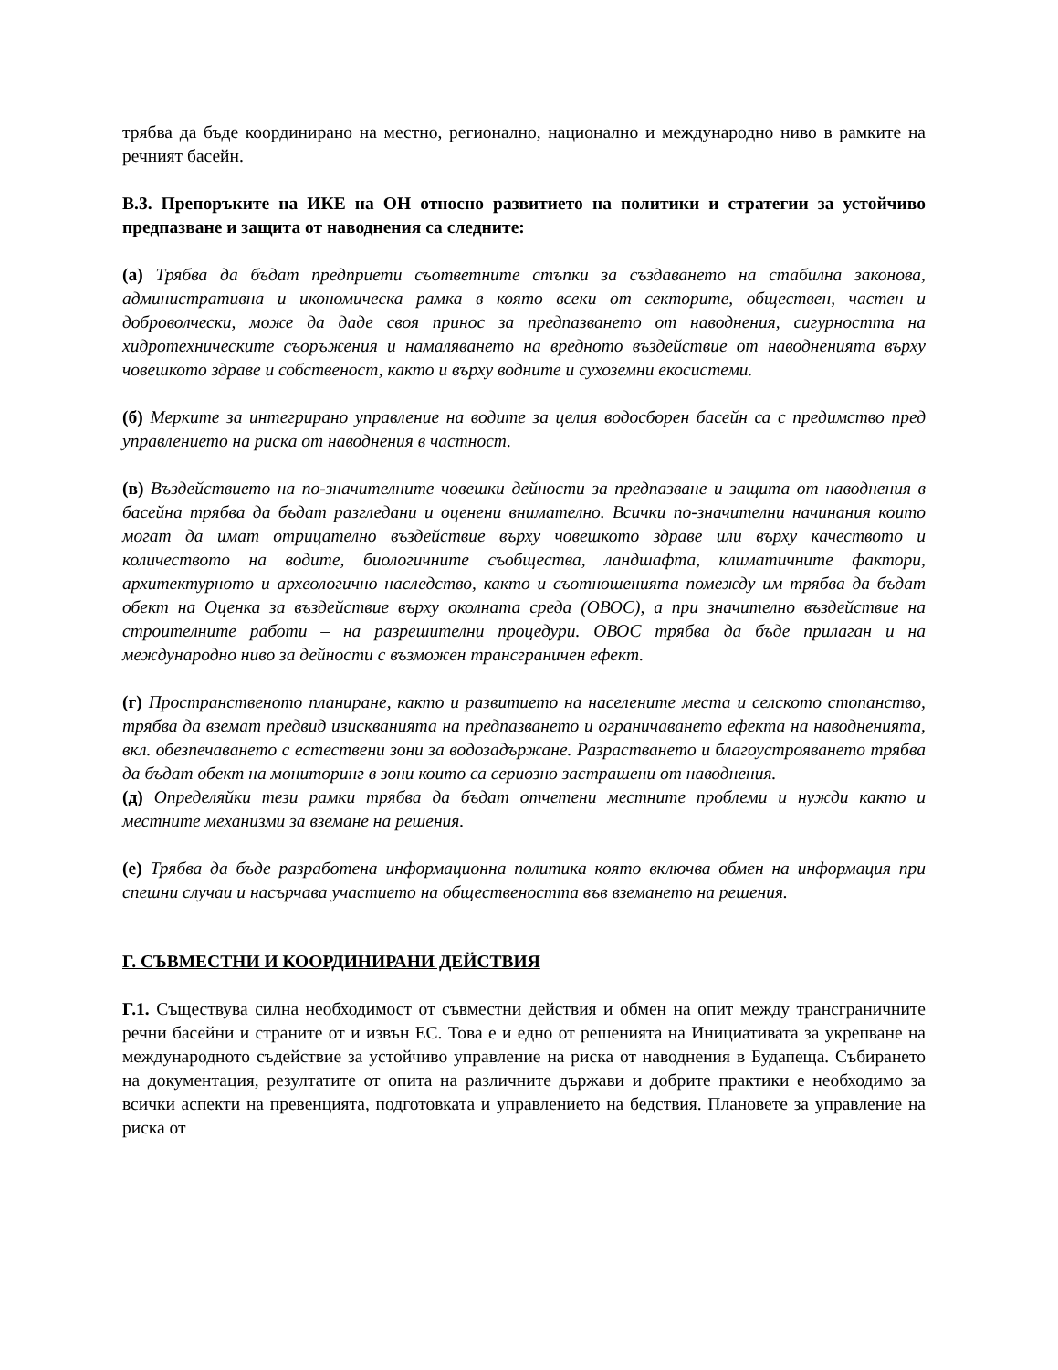трябва да бъде координирано на местно, регионално, национално и международно ниво в рамките на речният басейн.
В.3. Препоръките на ИКЕ на ОН относно развитието на политики и стратегии за устойчиво предпазване и защита от наводнения са следните:
(а) Трябва да бъдат предприети съответните стъпки за създаването на стабилна законова, административна и икономическа рамка в която всеки от секторите, обществен, частен и доброволчески, може да даде своя принос за предпазването от наводнения, сигурността на хидротехническите съоръжения и намаляването на вредното въздействие от наводненията върху човешкото здраве и собственост, както и върху водните и сухоземни екосистеми.
(б) Мерките за интегрирано управление на водите за целия водосборен басейн са с предимство пред управлението на риска от наводнения в частност.
(в) Въздействието на по-значителните човешки дейности за предпазване и защита от наводнения в басейна трябва да бъдат разгледани и оценени внимателно. Всички по-значителни начинания които могат да имат отрицателно въздействие върху човешкото здраве или върху качеството и количеството на водите, биологичните съобщества, ландшафта, климатичните фактори, архитектурното и археологично наследство, както и съотношенията помежду им трябва да бъдат обект на Оценка за въздействие върху околната среда (ОВОС), а при значително въздействие на строителните работи – на разрешителни процедури. ОВОС трябва да бъде прилаган и на международно ниво за дейности с възможен трансграничен ефект.
(г) Пространственото планиране, както и развитието на населените места и селското стопанство, трябва да вземат предвид изискванията на предпазването и ограничаването ефекта на наводненията, вкл. обезпечаването с естествени зони за водозадържане. Разрастването и благоустрояването трябва да бъдат обект на мониторинг в зони които са сериозно застрашени от наводнения.
(д) Определяйки тези рамки трябва да бъдат отчетени местните проблеми и нужди както и местните механизми за вземане на решения.
(е) Трябва да бъде разработена информационна политика която включва обмен на информация при спешни случаи и насърчава участието на обществеността във вземането на решения.
Г. СЪВМЕСТНИ И КООРДИНИРАНИ ДЕЙСТВИЯ
Г.1. Съществува силна необходимост от съвместни действия и обмен на опит между трансграничните речни басейни и страните от и извън ЕС. Това е и едно от решенията на Инициативата за укрепване на международното съдействие за устойчиво управление на риска от наводнения в Будапеща. Събирането на документация, резултатите от опита на различните държави и добрите практики е необходимо за всички аспекти на превенцията, подготовката и управлението на бедствия. Плановете за управление на риска от